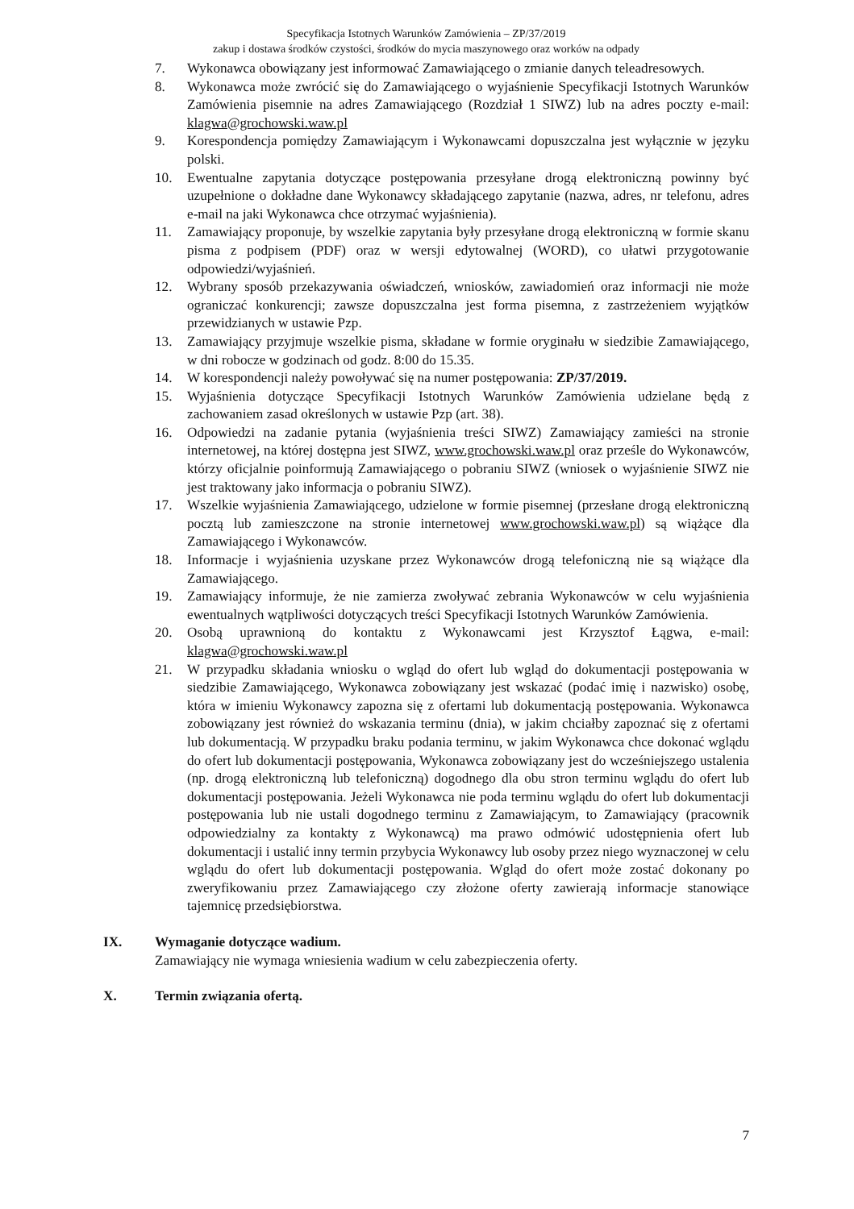Specyfikacja Istotnych Warunków Zamówienia – ZP/37/2019
zakup i dostawa środków czystości, środków do mycia maszynowego oraz worków na odpady
7. Wykonawca obowiązany jest informować Zamawiającego o zmianie danych teleadresowych.
8. Wykonawca może zwrócić się do Zamawiającego o wyjaśnienie Specyfikacji Istotnych Warunków Zamówienia pisemnie na adres Zamawiającego (Rozdział 1 SIWZ) lub na adres poczty e-mail: klagwa@grochowski.waw.pl
9. Korespondencja pomiędzy Zamawiającym i Wykonawcami dopuszczalna jest wyłącznie w języku polski.
10. Ewentualne zapytania dotyczące postępowania przesyłane drogą elektroniczną powinny być uzupełnione o dokładne dane Wykonawcy składającego zapytanie (nazwa, adres, nr telefonu, adres e-mail na jaki Wykonawca chce otrzymać wyjaśnienia).
11. Zamawiający proponuje, by wszelkie zapytania były przesyłane drogą elektroniczną w formie skanu pisma z podpisem (PDF) oraz w wersji edytowalnej (WORD), co ułatwi przygotowanie odpowiedzi/wyjaśnień.
12. Wybrany sposób przekazywania oświadczeń, wniosków, zawiadomień oraz informacji nie może ograniczać konkurencji; zawsze dopuszczalna jest forma pisemna, z zastrzeżeniem wyjątków przewidzianych w ustawie Pzp.
13. Zamawiający przyjmuje wszelkie pisma, składane w formie oryginału w siedzibie Zamawiającego, w dni robocze w godzinach od godz. 8:00 do 15.35.
14. W korespondencji należy powoływać się na numer postępowania: ZP/37/2019.
15. Wyjaśnienia dotyczące Specyfikacji Istotnych Warunków Zamówienia udzielane będą z zachowaniem zasad określonych w ustawie Pzp (art. 38).
16. Odpowiedzi na zadanie pytania (wyjaśnienia treści SIWZ) Zamawiający zamieści na stronie internetowej, na której dostępna jest SIWZ, www.grochowski.waw.pl oraz prześle do Wykonawców, którzy oficjalnie poinformują Zamawiającego o pobraniu SIWZ (wniosek o wyjaśnienie SIWZ nie jest traktowany jako informacja o pobraniu SIWZ).
17. Wszelkie wyjaśnienia Zamawiającego, udzielone w formie pisemnej (przesłane drogą elektroniczną pocztą lub zamieszczone na stronie internetowej www.grochowski.waw.pl) są wiążące dla Zamawiającego i Wykonawców.
18. Informacje i wyjaśnienia uzyskane przez Wykonawców drogą telefoniczną nie są wiążące dla Zamawiającego.
19. Zamawiający informuje, że nie zamierza zwoływać zebrania Wykonawców w celu wyjaśnienia ewentualnych wątpliwości dotyczących treści Specyfikacji Istotnych Warunków Zamówienia.
20. Osobą uprawnioną do kontaktu z Wykonawcami jest Krzysztof Łągwa, e-mail: klagwa@grochowski.waw.pl
21. W przypadku składania wniosku o wgląd do ofert lub wgląd do dokumentacji postępowania w siedzibie Zamawiającego, Wykonawca zobowiązany jest wskazać (podać imię i nazwisko) osobę, która w imieniu Wykonawcy zapozna się z ofertami lub dokumentacją postępowania. Wykonawca zobowiązany jest również do wskazania terminu (dnia), w jakim chciałby zapoznać się z ofertami lub dokumentacją. W przypadku braku podania terminu, w jakim Wykonawca chce dokonać wglądu do ofert lub dokumentacji postępowania, Wykonawca zobowiązany jest do wcześniejszego ustalenia (np. drogą elektroniczną lub telefoniczną) dogodnego dla obu stron terminu wglądu do ofert lub dokumentacji postępowania. Jeżeli Wykonawca nie poda terminu wglądu do ofert lub dokumentacji postępowania lub nie ustali dogodnego terminu z Zamawiającym, to Zamawiający (pracownik odpowiedzialny za kontakty z Wykonawcą) ma prawo odmówić udostępnienia ofert lub dokumentacji i ustalić inny termin przybycia Wykonawcy lub osoby przez niego wyznaczonej w celu wglądu do ofert lub dokumentacji postępowania. Wgląd do ofert może zostać dokonany po zweryfikowaniu przez Zamawiającego czy złożone oferty zawierają informacje stanowiące tajemnicę przedsiębiorstwa.
IX. Wymaganie dotyczące wadium.
Zamawiający nie wymaga wniesienia wadium w celu zabezpieczenia oferty.
X. Termin związania ofertą.
7